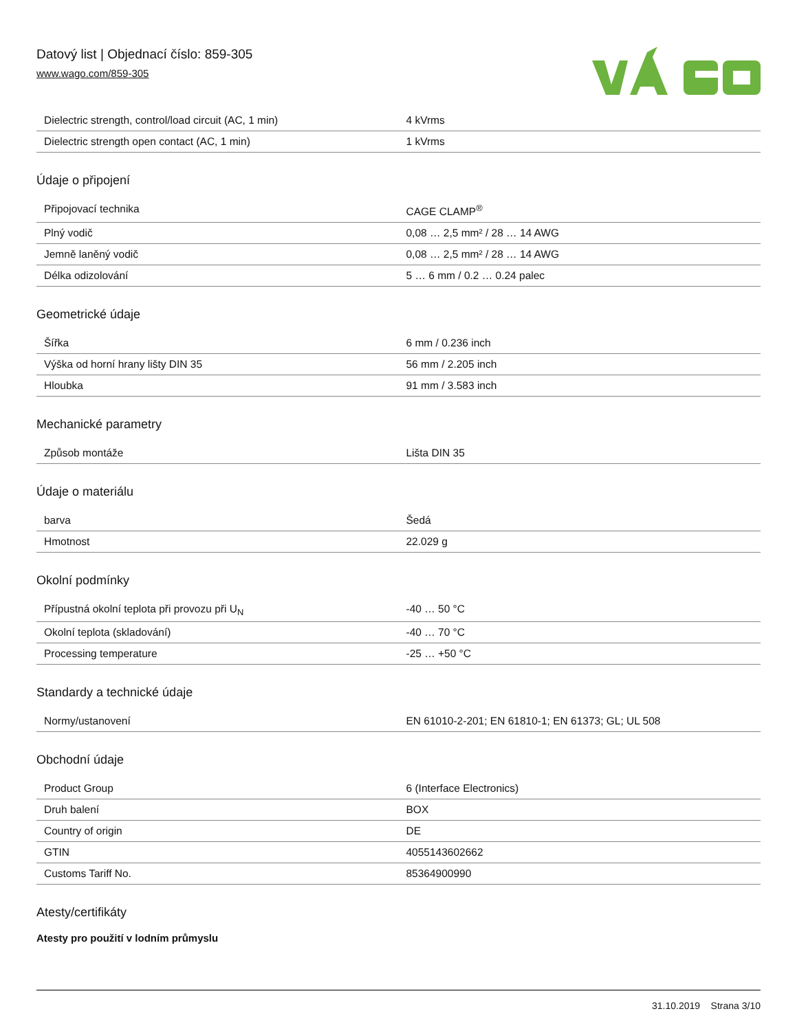Datový list | Objednací číslo: 859-305
www.wago.com/859-305
| Dielectric strength, control/load circuit (AC, 1 min) | 4 kVrms |
| Dielectric strength open contact (AC, 1 min) | 1 kVrms |
Údaje o připojení
| Připojovací technika | CAGE CLAMP<sup>®</sup> |
| Plný vodič | 0,08 … 2,5 mm² / 28 … 14 AWG |
| Jemně laněný vodič | 0,08 … 2,5 mm² / 28 … 14 AWG |
| Délka odizolování | 5 … 6 mm / 0.2 … 0.24 palec |
Geometrické údaje
| Šířka | 6 mm / 0.236 inch |
| Výška od horní hrany lišty DIN 35 | 56 mm / 2.205 inch |
| Hloubka | 91 mm / 3.583 inch |
Mechanické parametry
| Způsob montáže | Lišta DIN 35 |
Údaje o materiálu
| barva | Šedá |
| Hmotnost | 22.029 g |
Okolní podmínky
| Přípustná okolní teplota při provozu při U<sub>N</sub> | -40 … 50 °C |
| Okolní teplota (skladování) | -40 … 70 °C |
| Processing temperature | -25 … +50 °C |
Standardy a technické údaje
| Normy/ustanovení | EN 61010-2-201; EN 61810-1; EN 61373; GL; UL 508 |
Obchodní údaje
| Product Group | 6 (Interface Electronics) |
| Druh balení | BOX |
| Country of origin | DE |
| GTIN | 4055143602662 |
| Customs Tariff No. | 85364900990 |
Atesty/certifikáty
Atesty pro použití v lodním průmyslu
31.10.2019 Strana 3/10